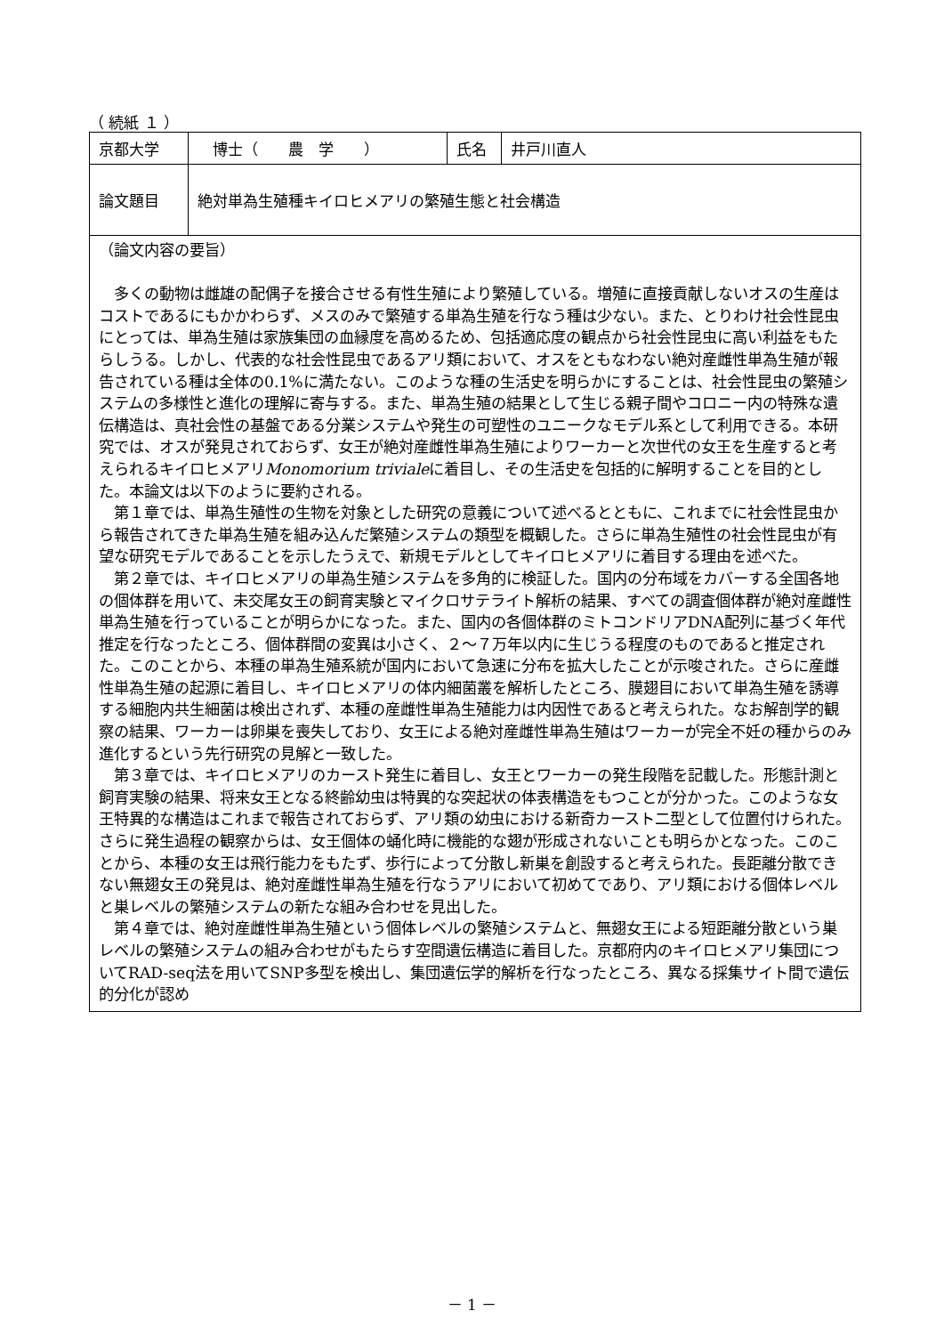（ 続紙 １ ）
| 京都大学 | 博士（ 農 学 ） | 氏名 | 井戸川直人 |
| 論文題目 | 絶対単為生殖種キイロヒメアリの繁殖生態と社会構造 | | |
| （論文内容の要旨） 多くの動物は雌雄の配偶子を接合させる有性生殖により繁殖している。増殖に直接貢献しないオスの生産はコストであるにもかかわらず、メスのみで繁殖する単為生殖を行なう種は少ない。また、とりわけ社会性昆虫にとっては、単為生殖は家族集団の血縁度を高めるため、包括適応度の観点から社会性昆虫に高い利益をもたらしうる。しかし、代表的な社会性昆虫であるアリ類において、オスをともなわない絶対産雌性単為生殖が報告されている種は全体の0.1%に満たない。このような種の生活史を明らかにすることは、社会性昆虫の繁殖システムの多様性と進化の理解に寄与する。また、単為生殖の結果として生じる親子間やコロニー内の特殊な遺伝構造は、真社会性の基盤である分業システムや発生の可塑性のユニークなモデル系として利用できる。本研究では、オスが発見されておらず、女王が絶対産雌性単為生殖によりワーカーと次世代の女王を生産すると考えられるキイロヒメアリ Monomorium triviale に着目し、その生活史を包括的に解明することを目的とした。本論文は以下のように要約される。 第１章では、単為生殖性の生物を対象とした研究の意義について述べるとともに、これまでに社会性昆虫から報告されてきた単為生殖を組み込んだ繁殖システムの類型を概観した。さらに単為生殖性の社会性昆虫が有望な研究モデルであることを示したうえで、新規モデルとしてキイロヒメアリに着目する理由を述べた。 第２章では、キイロヒメアリの単為生殖システムを多角的に検証した。国内の分布域をカバーする全国各地の個体群を用いて、未交尾女王の飼育実験とマイクロサテライト解析の結果、すべての調査個体群が絶対産雌性単為生殖を行っていることが明らかになった。また、国内の各個体群のミトコンドリアDNA配列に基づく年代推定を行なったところ、個体群間の変異は小さく、２～７万年以内に生じうる程度のものであると推定された。このことから、本種の単為生殖系統が国内において急速に分布を拡大したことが示唆された。さらに産雌性単為生殖の起源に着目し、キイロヒメアリの体内細菌叢を解析したところ、膜翅目において単為生殖を誘導する細胞内共生細菌は検出されず、本種の産雌性単為生殖能力は内因性であると考えられた。なお解剖学的観察の結果、ワーカーは卵巣を喪失しており、女王による絶対産雌性単為生殖はワーカーが完全不妊の種からのみ進化するという先行研究の見解と一致した。 第３章では、キイロヒメアリのカースト発生に着目し、女王とワーカーの発生段階を記載した。形態計測と飼育実験の結果、将来女王となる終齢幼虫は特異的な突起状の体表構造をもつことが分かった。このような女王特異的な構造はこれまで報告されておらず、アリ類の幼虫における新奇カースト二型として位置付けられた。さらに発生過程の観察からは、女王個体の蛹化時に機能的な翅が形成されないことも明らかとなった。このことから、本種の女王は飛行能力をもたず、歩行によって分散し新巣を創設すると考えられた。長距離分散できない無翅女王の発見は、絶対産雌性単為生殖を行なうアリにおいて初めてであり、アリ類における個体レベルと巣レベルの繁殖システムの新たな組み合わせを見出した。 第４章では、絶対産雌性単為生殖という個体レベルの繁殖システムと、無翅女王による短距離分散という巣レベルの繁殖システムの組み合わせがもたらす空間遺伝構造に着目した。京都府内のキイロヒメアリ集団についてRAD-seq法を用いてSNP多型を検出し、集団遺伝学的解析を行なったところ、異なる採集サイト間で遺伝的分化が認め | | | |
－ 1 －